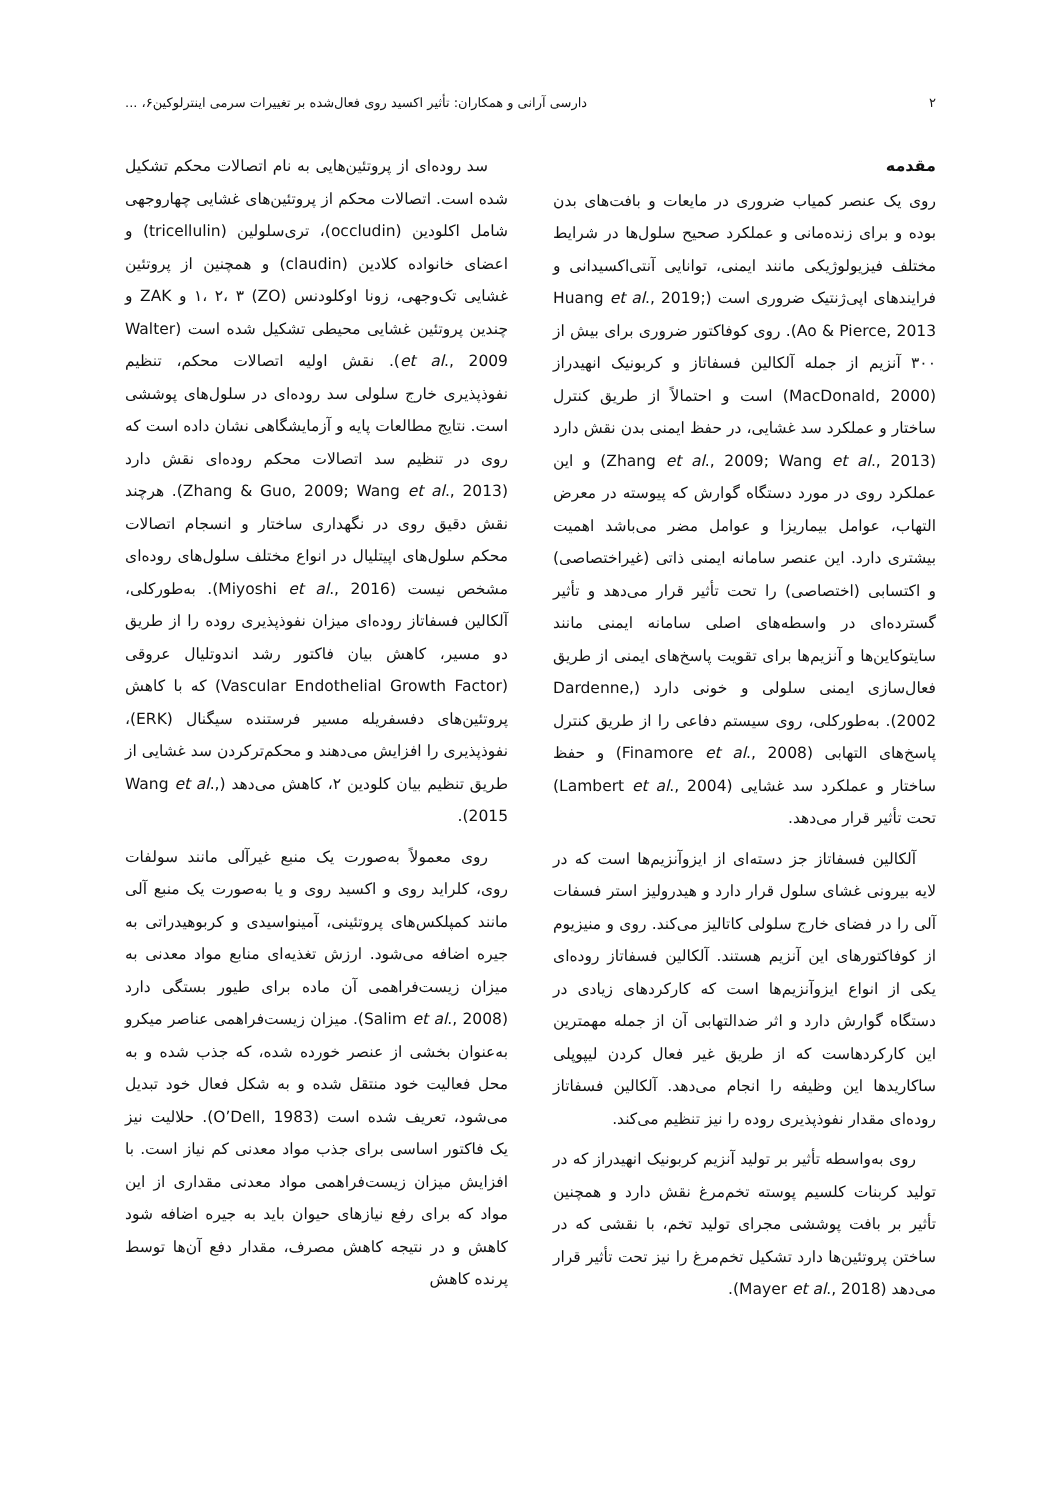۲ دارسی آرانی و همکاران: تأثیر اکسید روی فعال‌شده بر تغییرات سرمی اینترلوکین۶، ...
مقدمه
روی یک عنصر کمیاب ضروری در مایعات و بافت‌های بدن بوده و برای زنده‌مانی و عملکرد صحیح سلول‌ها در شرایط مختلف فیزیولوژیکی مانند ایمنی، توانایی آنتی‌اکسیدانی و فرایندهای اپی‌ژنتیک ضروری است (Huang et al., 2019; Ao & Pierce, 2013). روی کوفاکتور ضروری برای بیش از ۳۰۰ آنزیم از جمله آلکالین فسفاتاز و کربونیک انهیدراز (MacDonald, 2000) است و احتمالاً از طریق کنترل ساختار و عملکرد سد غشایی، در حفظ ایمنی بدن نقش دارد (Zhang et al., 2009; Wang et al., 2013) و این عملکرد روی در مورد دستگاه گوارش که پیوسته در معرض التهاب، عوامل بیماریزا و عوامل مضر می‌باشد اهمیت بیشتری دارد. این عنصر سامانه ایمنی ذاتی (غیراختصاصی) و اکتسابی (اختصاصی) را تحت تأثیر قرار می‌دهد و تأثیر گسترده‌ای در واسطه‌های اصلی سامانه ایمنی مانند سایتوکاین‌ها و آنزیم‌ها برای تقویت پاسخ‌های ایمنی از طریق فعال‌سازی ایمنی سلولی و خونی دارد (Dardenne, 2002). به‌طورکلی، روی سیستم دفاعی را از طریق کنترل پاسخ‌های التهابی (Finamore et al., 2008) و حفظ ساختار و عملکرد سد غشایی (Lambert et al., 2004) تحت تأثیر قرار می‌دهد.
آلکالین فسفاتاز جز دسته‌ای از ایزوآنزیم‌ها است که در لایه بیرونی غشای سلول قرار دارد و هیدرولیز استر فسفات آلی را در فضای خارج سلولی کاتالیز می‌کند. روی و منیزیوم از کوفاکتورهای این آنزیم هستند. آلکالین فسفاتاز روده‌ای یکی از انواع ایزوآنزیم‌ها است که کارکردهای زیادی در دستگاه گوارش دارد و اثر ضدالتهابی آن از جمله مهمترین این کارکردهاست که از طریق غیر فعال کردن لیپوپلی ساکاریدها این وظیفه را انجام می‌دهد. آلکالین فسفاتاز روده‌ای مقدار نفوذپذیری روده را نیز تنظیم می‌کند.
روی به‌واسطه تأثیر بر تولید آنزیم کربونیک انهیدراز که در تولید کربنات کلسیم پوسته تخم‌مرغ نقش دارد و همچنین تأثیر بر بافت پوششی مجرای تولید تخم، با نقشی که در ساختن پروتئین‌ها دارد تشکیل تخم‌مرغ را نیز تحت تأثیر قرار می‌دهد (Mayer et al., 2018).
سد روده‌ای از پروتئین‌هایی به نام اتصالات محکم تشکیل شده است. اتصالات محکم از پروتئین‌های غشایی چهاروجهی شامل اکلودین (occludin)، تری‌سلولین (tricellulin) و اعضای خانواده کلادین (claudin) و همچنین از پروتئین غشایی تک‌وجهی، زونا اوکلودنس (ZO) ۱، ۲، ۳ و ZAK و چندین پروتئین غشایی محیطی تشکیل شده است (Walter et al., 2009). نقش اولیه اتصالات محکم، تنظیم نفوذپذیری خارج سلولی سد روده‌ای در سلول‌های پوششی است. نتایج مطالعات پایه و آزمایشگاهی نشان داده است که روی در تنظیم سد اتصالات محکم روده‌ای نقش دارد (Zhang & Guo, 2009; Wang et al., 2013). هرچند نقش دقیق روی در نگهداری ساختار و انسجام اتصالات محکم سلول‌های اپیتلیال در انواع مختلف سلول‌های روده‌ای مشخص نیست (Miyoshi et al., 2016). به‌طورکلی، آلکالین فسفاتاز روده‌ای میزان نفوذپذیری روده را از طریق دو مسیر، کاهش بیان فاکتور رشد اندوتلیال عروقی (Vascular Endothelial Growth Factor) که با کاهش پروتئین‌های دفسفریله مسیر فرستنده سیگنال (ERK)، نفوذپذیری را افزایش می‌دهند و محکم‌ترکردن سد غشایی از طریق تنظیم بیان کلودین ۲، کاهش می‌دهد (Wang et al., 2015).
روی معمولاً به‌صورت یک منبع غیرآلی مانند سولفات روی، کلراید روی و اکسید روی و یا به‌صورت یک منبع آلی مانند کمپلکس‌های پروتئینی، آمینواسیدی و کربوهیدراتی به جیره اضافه می‌شود. ارزش تغذیه‌ای منابع مواد معدنی به میزان زیست‌فراهمی آن ماده برای طیور بستگی دارد (Salim et al., 2008). میزان زیست‌فراهمی عناصر میکرو به‌عنوان بخشی از عنصر خورده شده، که جذب شده و به محل فعالیت خود منتقل شده و به شکل فعال خود تبدیل می‌شود، تعریف شده است (O’Dell, 1983). حلالیت نیز یک فاکتور اساسی برای جذب مواد معدنی کم نیاز است. با افزایش میزان زیست‌فراهمی مواد معدنی مقداری از این مواد که برای رفع نیازهای حیوان باید به جیره اضافه شود کاهش و در نتیجه کاهش مصرف، مقدار دفع آن‌ها توسط پرنده کاهش